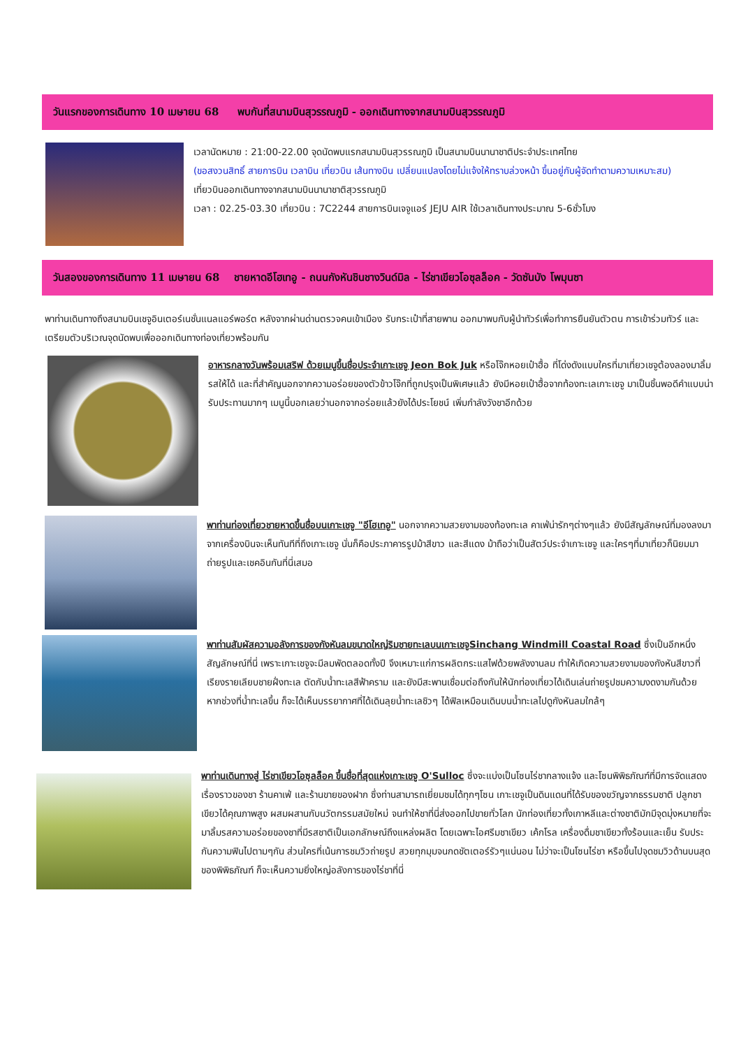วันแรกของการเดินทาง 10 เมษายน 68 พบกันที่สนามบินสุวรรณภูมิ - ออกเดินทางจากสนามบินสุวรรณภูมิ
เวลานัดหมาย : 21:00-22.00 จุดนัดพบแรกสนามบินสุวรรณภูมิ เป็นสนามบินนานาชาติประจำประเทศไทย
(ขอสงวนสิทธิ์ สายการบิน เวลาบิน เที่ยวบิน เส้นทางบิน เปลี่ยนแปลงโดยไม่แจ้งให้ทราบล่วงหน้า ขึ้นอยู่กับผู้จัดทำตามความเหมาะสม)
เที่ยวบินออกเดินทางจากสนามบินนานาชาติสุวรรณภูมิ
เวลา : 02.25-03.30 เที่ยวบิน : 7C2244 สายการบินเจจูแอร์ JEJU AIR ใช้เวลาเดินทางประมาณ 5-6ชั่วโมง
วันสองของการเดินทาง 11 เมษายน 68 ชายหาดอีโฮเทอู - ถนนกังหันชินชางวินด์มิล - ไร่ชาเขียวโอซุลล็อค - วัดซันบัง โพมุนซา
พาท่านเดินทางถึงสนามบินเชจูอินเตอร์เนชั่นแนลแอร์พอร์ต หลังจากผ่านด่านตรวจคนเข้าเมือง รับกระเป๋าที่สายพาน ออกมาพบกับผู้นำทัวร์เพื่อทำการยืนยันตัวตน การเข้าร่วมทัวร์ และเตรียมตัวบริเวณจุดนัดพบเพื่อออกเดินทางท่องเที่ยวพร้อมกัน
อาหารกลางวันพร้อมเสริฟ ด้วยเมนูขึ้นชื่อประจำเกาะเชจู Jeon Bok Juk หรือโจ๊กหอยเป๋าฮื้อ ที่โด่งดังแบบใครที่มาเที่ยวเชจูต้องลองมาลิ้มรสให้ได้ และที่สำคัญนอกจากความอร่อยของตัวข้าวโจ๊กที่ถูกปรุงเป็นพิเศษแล้ว ยังมีหอยเป๋าฮื้อจากท้องทะเลเกาะเชจู มาเป็นชิ้นพอดีคำแบบน่ารับประทานมากๆ เมนูนี้บอกเลยว่านอกจากอร่อยแล้วยังได้ประโยชน์ เพิ่มกำลังวังชาอีกด้วย
พาท่านท่องเที่ยวชายหาดขึ้นชื่อบนเกาะเชจู "อีโฮเทอู" นอกจากความสวยงามของท้องทะเล คาเฟ่น่ารักๆต่างๆแล้ว ยังมีสัญลักษณ์ที่มองลงมาจากเครื่องบินจะเห็นทันทีที่ถึงเกาะเชจู นั่นก็คือประภาคารรูปม้าสีขาว และสีแดง ม้าถือว่าเป็นสัตว์ประจำเกาะเชจู และใครๆที่มาเที่ยวก็นิยมมาถ่ายรูปและเชคอินกันที่นี่เสมอ
พาท่านสัมผัสความอลังการของกังหันลมขนาดใหญ่ริมชายทะเลบนเกาะเชจูSinchang Windmill Coastal Road ซึ่งเป็นอีกหนึ่งสัญลักษณ์ที่นี่ เพราะเกาะเชจูจะมีลมพัดตลอดทั้งปี จึงเหมาะแก่การผลิตกระแสไฟด้วยพลังงานลม ทำให้เกิดความสวยงามของกังหันสีขาวที่เรียงรายเลียบชายฝั่งทะเล ตัดกับน้ำทะเลสีฟ้าคราม และยังมีสะพานเชื่อมต่อถึงกันให้นักท่องเที่ยวได้เดินเล่นถ่ายรูปชมความงดงามกันด้วย หากช่วงที่น้ำทะเลขึ้น ก็จะได้เห็นบรรยากาศที่ได้เดินลุยน้ำทะเลชิวๆ ได้ฟิลเหมือนเดินบนน้ำทะเลไปดูกังหันลมใกล้ๆ
พาท่านเดินทางสู่ ไร่ชาเขียวโอซุลล็อค ขึ้นชื่อที่สุดแห่งเกาะเชจู O'Sulloc ซึ่งจะแบ่งเป็นโซนไร่ชากลางแจ้ง และโซนพิพิธภัณฑ์ที่มีการจัดแสดงเรื่องราวของชา ร้านคาเฟ่ และร้านขายของฝาก ซึ่งท่านสามารถเยี่ยมชมได้ทุกๆโซน เกาะเชจูเป็นดินแดนที่ได้รับของขวัญจากธรรมชาติ ปลูกชาเขียวได้คุณภาพสูง ผสมผสานกับนวัตกรรมสมัยใหม่ จนทำให้ชาที่นี่ส่งออกไปขายทั่วโลก นักท่องเที่ยวทั้งเกาหลีและต่างชาติมักมีจุดมุ่งหมายที่จะมาลิ้มรสความอร่อยของชาที่มีรสชาติเป็นเอกลักษณ์ถึงแหล่งผลิต โดยเฉพาะไอศรีมชาเขียว เค้กโรล เครื่องดื่มชาเขียวทั้งร้อนและเย็น รับประกันความฟินไปตามๆกัน ส่วนใครที่เน้นการชมวิวถ่ายรูป สวยทุกมุมจนกดชัตเตอร์รัวๆแน่นอน ไม่ว่าจะเป็นโซนไร่ชา หรือขึ้นไปจุดชมวิวด้านบนสุดของพิพิธภัณฑ์ ก็จะเห็นความยิ่งใหญ่อลังการของไร่ชาที่นี่